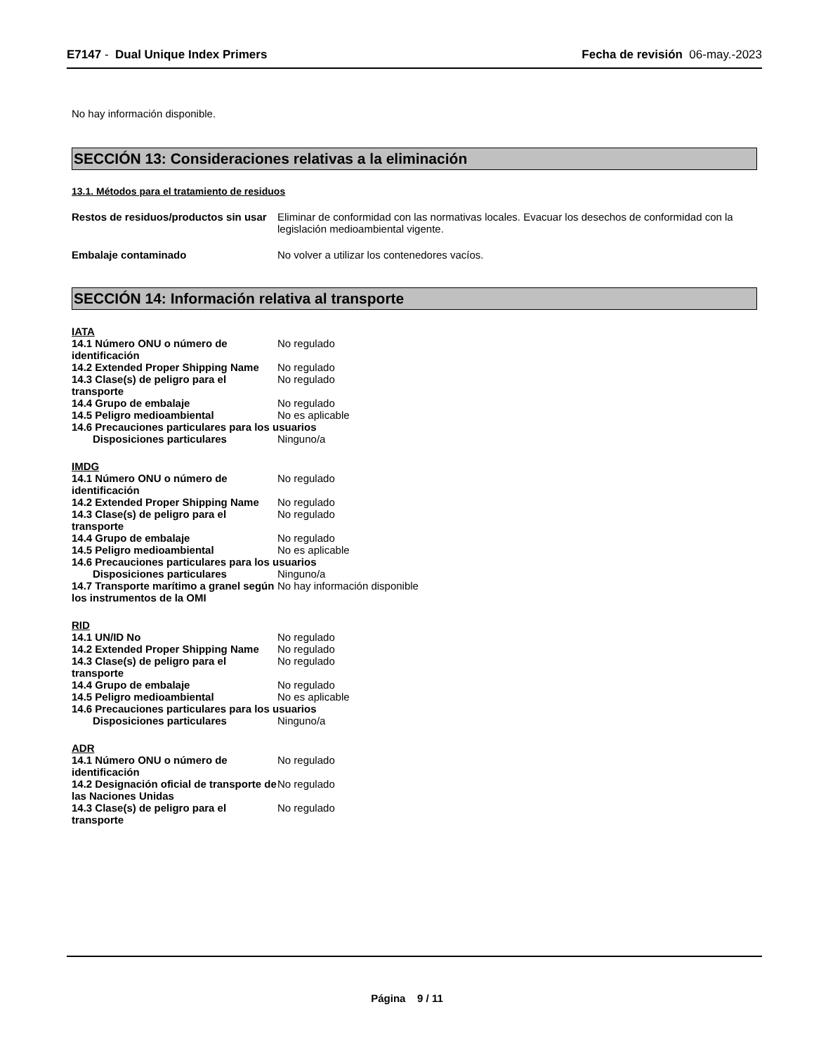E7147 - Dual Unique Index Primers Fecha de revisión 06-may.-2023
No hay información disponible.
SECCIÓN 13: Consideraciones relativas a la eliminación
13.1. Métodos para el tratamiento de residuos
Restos de residuos/productos sin usar
Eliminar de conformidad con las normativas locales. Evacuar los desechos de conformidad con la legislación medioambiental vigente.
Embalaje contaminado No volver a utilizar los contenedores vacíos.
SECCIÓN 14: Información relativa al transporte
IATA
14.1 Número ONU o número de identificación
No regulado
14.2 Extended Proper Shipping Name
No regulado
14.3 Clase(s) de peligro para el transporte
No regulado
14.4 Grupo de embalaje No regulado
14.5 Peligro medioambiental No es aplicable
14.6 Precauciones particulares para los usuarios
Disposiciones particulares Ninguno/a
IMDG
14.1 Número ONU o número de identificación
No regulado
14.2 Extended Proper Shipping Name
No regulado
14.3 Clase(s) de peligro para el transporte
No regulado
14.4 Grupo de embalaje No regulado
14.5 Peligro medioambiental No es aplicable
14.6 Precauciones particulares para los usuarios
Disposiciones particulares Ninguno/a
14.7 Transporte marítimo a granel según los instrumentos de la OMI
No hay información disponible
RID
14.1 UN/ID No No regulado
14.2 Extended Proper Shipping Name
No regulado
14.3 Clase(s) de peligro para el transporte
No regulado
14.4 Grupo de embalaje No regulado
14.5 Peligro medioambiental No es aplicable
14.6 Precauciones particulares para los usuarios
Disposiciones particulares Ninguno/a
ADR
14.1 Número ONU o número de identificación
No regulado
14.2 Designación oficial de transporte de las Naciones Unidas
No regulado
14.3 Clase(s) de peligro para el transporte
No regulado
Página 9 / 11